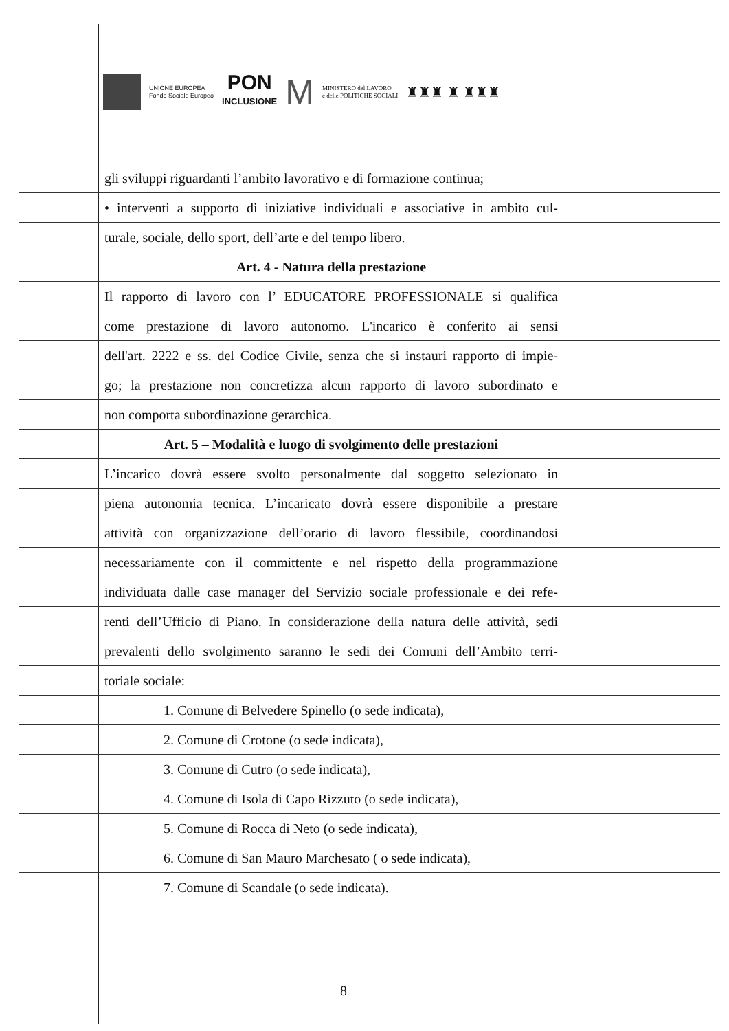UNIONE EUROPEA
Fondo Sociale Europeo
PON
INCLUSIONE
M
MINISTERO del LAVORO
e delle POLITICHE SOCIALI
♜♜♜ ♜ ♜♜♜
gli sviluppi riguardanti l’ambito lavorativo e di formazione continua;
• interventi a supporto di iniziative individuali e associative in ambito cul-
turale, sociale, dello sport, dell’arte e del tempo libero.
Art. 4 - Natura della prestazione
Il rapporto di lavoro con l’ EDUCATORE PROFESSIONALE si qualifica
come prestazione di lavoro autonomo. L'incarico è conferito ai sensi
dell'art. 2222 e ss. del Codice Civile, senza che si instauri rapporto di impie-
go; la prestazione non concretizza alcun rapporto di lavoro subordinato e
non comporta subordinazione gerarchica.
Art. 5 – Modalità e luogo di svolgimento delle prestazioni
L’incarico dovrà essere svolto personalmente dal soggetto selezionato in
piena autonomia tecnica. L’incaricato dovrà essere disponibile a prestare
attività con organizzazione dell’orario di lavoro flessibile, coordinandosi
necessariamente con il committente e nel rispetto della programmazione
individuata dalle case manager del Servizio sociale professionale e dei refe-
renti dell’Ufficio di Piano. In considerazione della natura delle attività, sedi
prevalenti dello svolgimento saranno le sedi dei Comuni dell’Ambito terri-
toriale sociale:
1. Comune di Belvedere Spinello (o sede indicata),
2. Comune di Crotone (o sede indicata),
3. Comune di Cutro (o sede indicata),
4. Comune di Isola di Capo Rizzuto (o sede indicata),
5. Comune di Rocca di Neto (o sede indicata),
6. Comune di San Mauro Marchesato ( o sede indicata),
7. Comune di Scandale (o sede indicata).
8